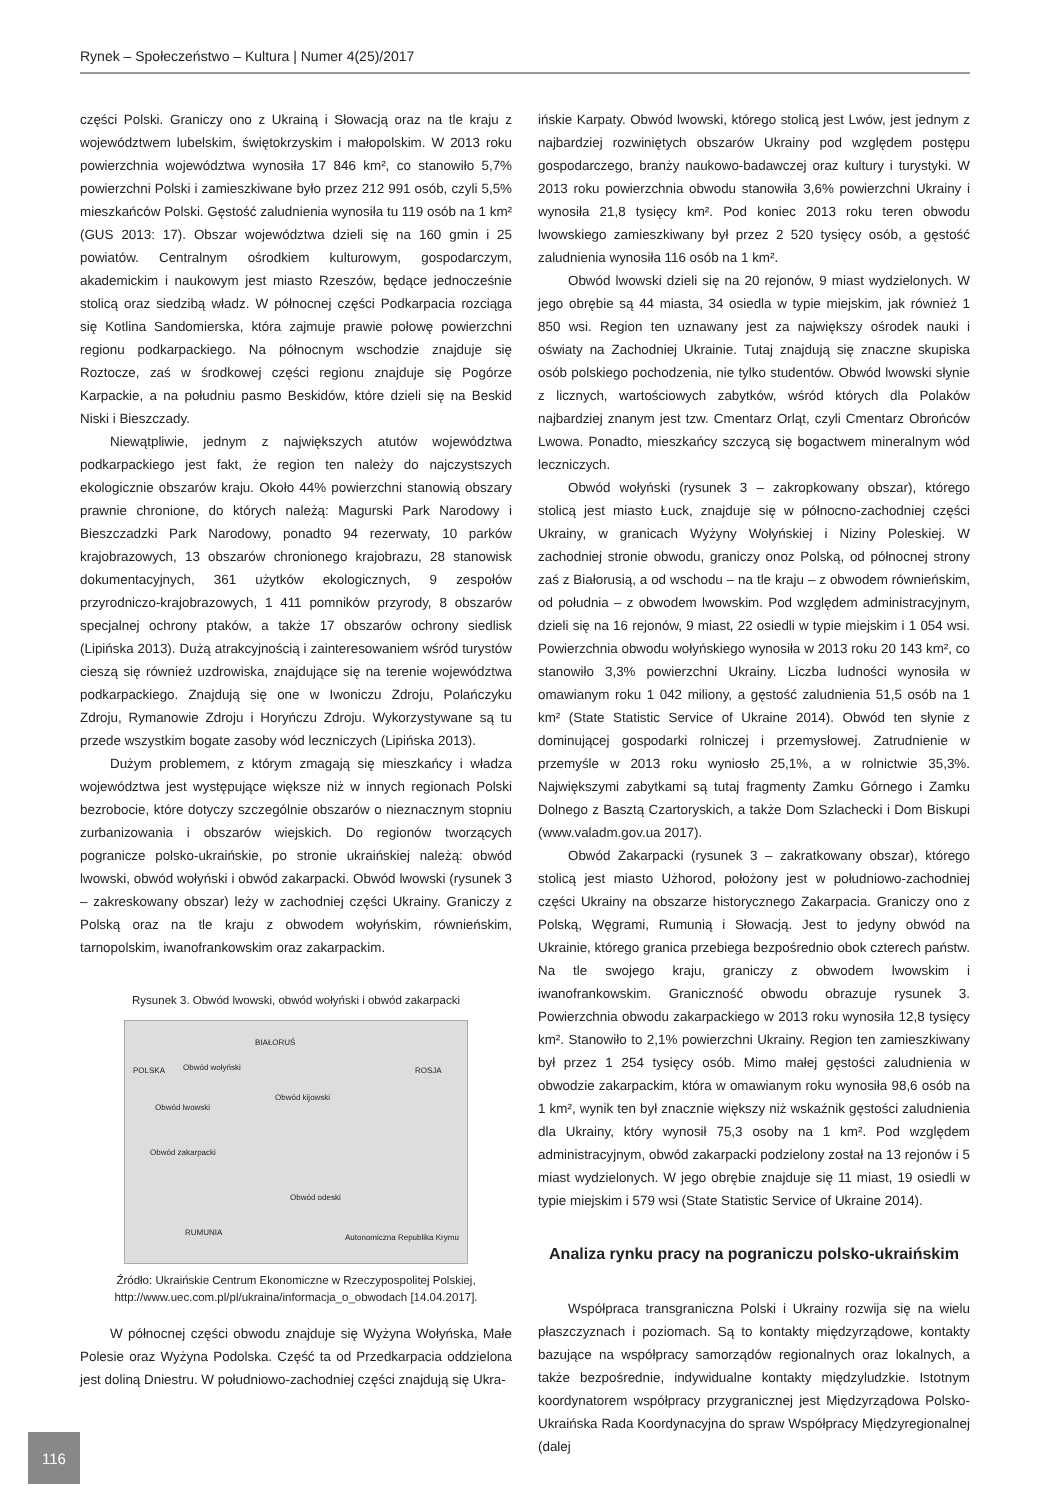Rynek – Społeczeństwo – Kultura | Numer 4(25)/2017
części Polski. Graniczy ono z Ukrainą i Słowacją oraz na tle kraju z województwem lubelskim, świętokrzyskim i małopolskim. W 2013 roku powierzchnia województwa wynosiła 17 846 km², co stanowiło 5,7% powierzchni Polski i zamieszkiwane było przez 212 991 osób, czyli 5,5% mieszkańców Polski. Gęstość zaludnienia wynosiła tu 119 osób na 1 km² (GUS 2013: 17). Obszar województwa dzieli się na 160 gmin i 25 powiatów. Centralnym ośrodkiem kulturowym, gospodarczym, akademickim i naukowym jest miasto Rzeszów, będące jednocześnie stolicą oraz siedzibą władz. W północnej części Podkarpacia rozciąga się Kotlina Sandomierska, która zajmuje prawie połowę powierzchni regionu podkarpackiego. Na północnym wschodzie znajduje się Roztocze, zaś w środkowej części regionu znajduje się Pogórze Karpackie, a na południu pasmo Beskidów, które dzieli się na Beskid Niski i Bieszczady.
Niewątpliwie, jednym z największych atutów województwa podkarpackiego jest fakt, że region ten należy do najczystszych ekologicznie obszarów kraju. Około 44% powierzchni stanowią obszary prawnie chronione, do których należą: Magurski Park Narodowy i Bieszczadzki Park Narodowy, ponadto 94 rezerwaty, 10 parków krajobrazowych, 13 obszarów chronionego krajobrazu, 28 stanowisk dokumentacyjnych, 361 użytków ekologicznych, 9 zespołów przyrodniczo-krajobrazowych, 1 411 pomników przyrody, 8 obszarów specjalnej ochrony ptaków, a także 17 obszarów ochrony siedlisk (Lipińska 2013). Dużą atrakcyjnością i zainteresowaniem wśród turystów cieszą się również uzdrowiska, znajdujące się na terenie województwa podkarpackiego. Znajdują się one w Iwoniczu Zdroju, Polańczyku Zdroju, Rymanowie Zdroju i Horyńczu Zdroju. Wykorzystywane są tu przede wszystkim bogate zasoby wód leczniczych (Lipińska 2013).
Dużym problemem, z którym zmagają się mieszkańcy i władza województwa jest występujące większe niż w innych regionach Polski bezrobocie, które dotyczy szczególnie obszarów o nieznacznym stopniu zurbanizowania i obszarów wiejskich. Do regionów tworzących pogranicze polsko-ukraińskie, po stronie ukraińskiej należą: obwód lwowski, obwód wołyński i obwód zakarpacki. Obwód lwowski (rysunek 3 – zakreskowany obszar) leży w zachodniej części Ukrainy. Graniczy z Polską oraz na tle kraju z obwodem wołyńskim, równieńskim, tarnopolskim, iwanofrankowskim oraz zakarpackim.
Rysunek 3. Obwód lwowski, obwód wołyński i obwód zakarpacki
BIAŁORUŚ
POLSKA ROSJA Obwód wołyński
Obwód lwowski
Obwód zakarpacki
Obwód kijowski
Obwód odeski
RUMUNIA
Autonomiczna Republika Krymu
Źródło: Ukraińskie Centrum Ekonomiczne w Rzeczypospolitej Polskiej, http://www.uec.com.pl/pl/ukraina/informacja_o_obwodach [14.04.2017].
W północnej części obwodu znajduje się Wyżyna Wołyńska, Małe Polesie oraz Wyżyna Podolska. Część ta od Przedkarpacia oddzielona jest doliną Dniestru. W południowo-zachodniej części znajdują się Ukra-
ińskie Karpaty. Obwód lwowski, którego stolicą jest Lwów, jest jednym z najbardziej rozwiniętych obszarów Ukrainy pod względem postępu gospodarczego, branży naukowo-badawczej oraz kultury i turystyki. W 2013 roku powierzchnia obwodu stanowiła 3,6% powierzchni Ukrainy i wynosiła 21,8 tysięcy km². Pod koniec 2013 roku teren obwodu lwowskiego zamieszkiwany był przez 2 520 tysięcy osób, a gęstość zaludnienia wynosiła 116 osób na 1 km².
Obwód lwowski dzieli się na 20 rejonów, 9 miast wydzielonych. W jego obrębie są 44 miasta, 34 osiedla w typie miejskim, jak również 1 850 wsi. Region ten uznawany jest za największy ośrodek nauki i oświaty na Zachodniej Ukrainie. Tutaj znajdują się znaczne skupiska osób polskiego pochodzenia, nie tylko studentów. Obwód lwowski słynie z licznych, wartościowych zabytków, wśród których dla Polaków najbardziej znanym jest tzw. Cmentarz Orląt, czyli Cmentarz Obrońców Lwowa. Ponadto, mieszkańcy szczycą się bogactwem mineralnym wód leczniczych.
Obwód wołyński (rysunek 3 – zakropkowany obszar), którego stolicą jest miasto Łuck, znajduje się w północno-zachodniej części Ukrainy, w granicach Wyżyny Wołyńskiej i Niziny Poleskiej. W zachodniej stronie obwodu, graniczy onoz Polską, od północnej strony zaś z Białorusią, a od wschodu – na tle kraju – z obwodem równieńskim, od południa – z obwodem lwowskim. Pod względem administracyjnym, dzieli się na 16 rejonów, 9 miast, 22 osiedli w typie miejskim i 1 054 wsi. Powierzchnia obwodu wołyńskiego wynosiła w 2013 roku 20 143 km², co stanowiło 3,3% powierzchni Ukrainy. Liczba ludności wynosiła w omawianym roku 1 042 miliony, a gęstość zaludnienia 51,5 osób na 1 km² (State Statistic Service of Ukraine 2014). Obwód ten słynie z dominującej gospodarki rolniczej i przemysłowej. Zatrudnienie w przemyśle w 2013 roku wyniosło 25,1%, a w rolnictwie 35,3%. Największymi zabytkami są tutaj fragmenty Zamku Górnego i Zamku Dolnego z Basztą Czartoryskich, a także Dom Szlachecki i Dom Biskupi (www.valadm.gov.ua 2017).
Obwód Zakarpacki (rysunek 3 – zakratkowany obszar), którego stolicą jest miasto Użhorod, położony jest w południowo-zachodniej części Ukrainy na obszarze historycznego Zakarpacia. Graniczy ono z Polską, Węgrami, Rumunią i Słowacją. Jest to jedyny obwód na Ukrainie, którego granica przebiega bezpośrednio obok czterech państw. Na tle swojego kraju, graniczy z obwodem lwowskim i iwanofrankowskim. Graniczność obwodu obrazuje rysunek 3. Powierzchnia obwodu zakarpackiego w 2013 roku wynosiła 12,8 tysięcy km². Stanowiło to 2,1% powierzchni Ukrainy. Region ten zamieszkiwany był przez 1 254 tysięcy osób. Mimo małej gęstości zaludnienia w obwodzie zakarpackim, która w omawianym roku wynosiła 98,6 osób na 1 km², wynik ten był znacznie większy niż wskaźnik gęstości zaludnienia dla Ukrainy, który wynosił 75,3 osoby na 1 km². Pod względem administracyjnym, obwód zakarpacki podzielony został na 13 rejonów i 5 miast wydzielonych. W jego obrębie znajduje się 11 miast, 19 osiedli w typie miejskim i 579 wsi (State Statistic Service of Ukraine 2014).
Analiza rynku pracy na pograniczu polsko-ukraińskim
Współpraca transgraniczna Polski i Ukrainy rozwija się na wielu płaszczyznach i poziomach. Są to kontakty międzyrządowe, kontakty bazujące na współpracy samorządów regionalnych oraz lokalnych, a także bezpośrednie, indywidualne kontakty międzyludzkie. Istotnym koordynatorem współpracy przygranicznej jest Międzyrządowa Polsko-Ukraińska Rada Koordynacyjna do spraw Współpracy Międzyregionalnej (dalej
116